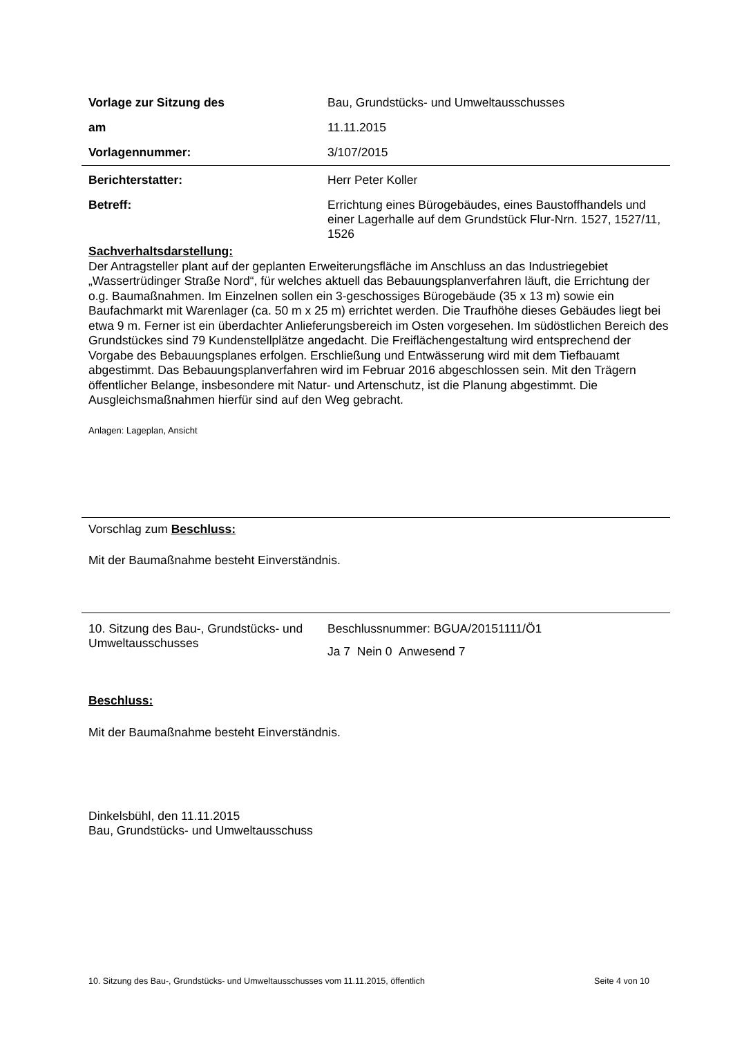Vorlage zur Sitzung des Bau, Grundstücks- und Umweltausschusses
am 11.11.2015
Vorlagennummer: 3/107/2015
Berichterstatter: Herr Peter Koller
Betreff:
Errichtung eines Bürogebäudes, eines Baustoffhandels und einer Lagerhalle auf dem Grundstück Flur-Nrn. 1527, 1527/11, 1526
Sachverhaltsdarstellung:
Der Antragsteller plant auf der geplanten Erweiterungsfläche im Anschluss an das Industriegebiet „Wassertrüdinger Straße Nord“, für welches aktuell das Bebauungsplanverfahren läuft, die Errichtung der o.g. Baumaßnahmen. Im Einzelnen sollen ein 3-geschossiges Bürogebäude (35 x 13 m) sowie ein Baufachmarkt mit Warenlager (ca. 50 m x 25 m) errichtet werden. Die Traufhöhe dieses Gebäudes liegt bei etwa 9 m. Ferner ist ein überdachter Anlieferungsbereich im Osten vorgesehen. Im südöstlichen Bereich des Grundstückes sind 79 Kundenstellplätze angedacht. Die Freiflächengestaltung wird entsprechend der Vorgabe des Bebauungsplanes erfolgen. Erschließung und Entwässerung wird mit dem Tiefbauamt abgestimmt. Das Bebauungsplanverfahren wird im Februar 2016 abgeschlossen sein. Mit den Trägern öffentlicher Belange, insbesondere mit Natur- und Artenschutz, ist die Planung abgestimmt. Die Ausgleichsmaßnahmen hierfür sind auf den Weg gebracht.
Anlagen: Lageplan, Ansicht
Vorschlag zum Beschluss:
Mit der Baumaßnahme besteht Einverständnis.
10. Sitzung des Bau-, Grundstücks- und Umweltausschusses
Beschlussnummer: BGUA/20151111/Ö1
Ja 7 Nein 0 Anwesend 7
Beschluss:
Mit der Baumaßnahme besteht Einverständnis.
Dinkelsbühl, den 11.11.2015
Bau, Grundstücks- und Umweltausschuss
10. Sitzung des Bau-, Grundstücks- und Umweltausschusses vom 11.11.2015, öffentlich Seite 4 von 10